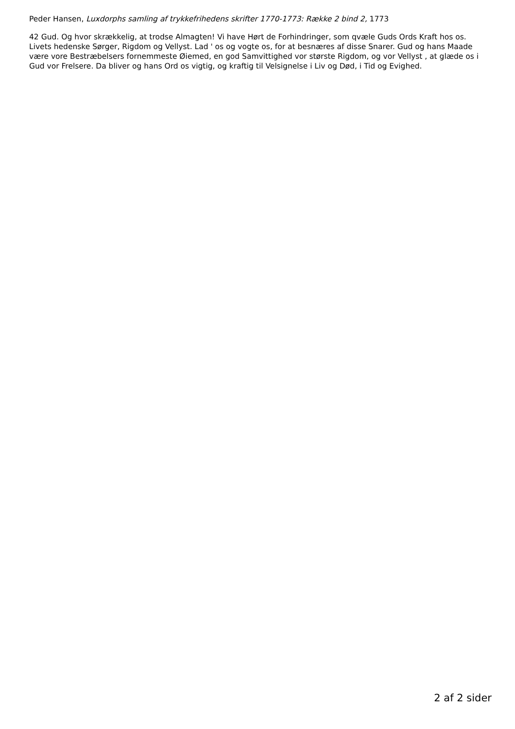Peder Hansen, Luxdorphs samling af trykkefrihedens skrifter 1770-1773: Række 2 bind 2, 1773
42 Gud. Og hvor skrækkelig, at trodse Almagten! Vi have Hørt de Forhindringer, som qvæle Guds Ords Kraft hos os. Livets hedenske Sørger, Rigdom og Vellyst. Lad ' os og vogte os, for at besnæres af disse Snarer. Gud og hans Maade være vore Bestræbelsers fornemmeste Øiemed, en god Samvittighed vor største Rigdom, og vor Vellyst , at glæde os i Gud vor Frelsere. Da bliver og hans Ord os vigtig, og kraftig til Velsignelse i Liv og Død, i Tid og Evighed.
2 af 2 sider